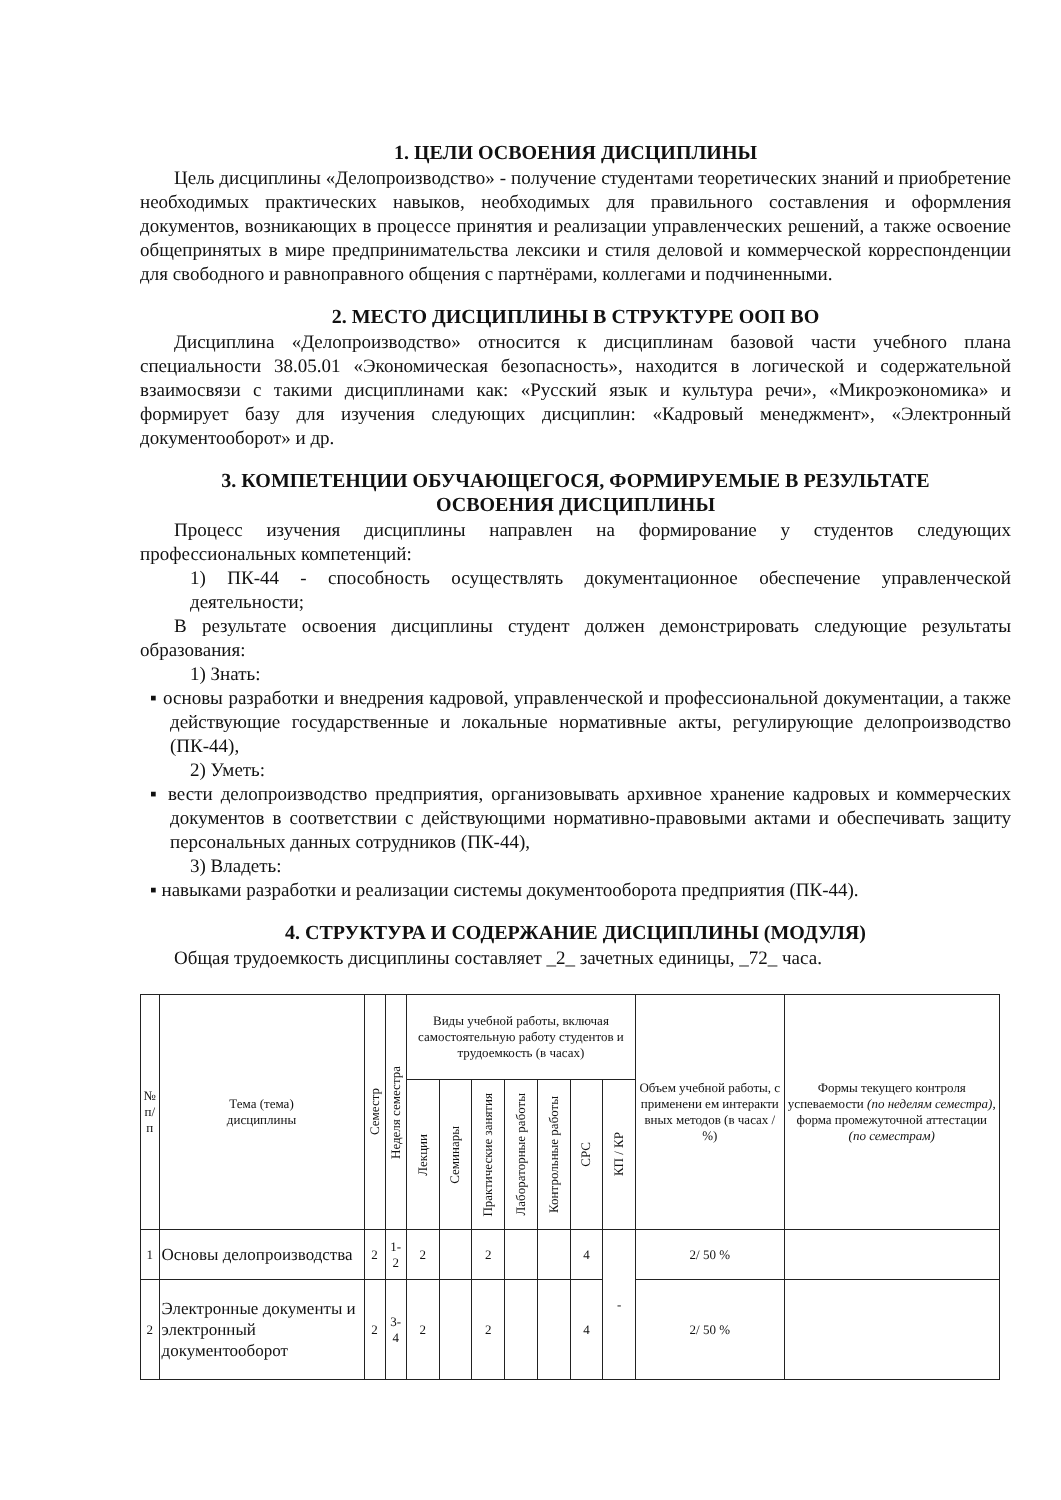1. ЦЕЛИ ОСВОЕНИЯ ДИСЦИПЛИНЫ
Цель дисциплины «Делопроизводство» - получение студентами теоретических знаний и приобретение необходимых практических навыков, необходимых для правильного составления и оформления документов, возникающих в процессе принятия и реализации управленческих решений, а также освоение общепринятых в мире предпринимательства лексики и стиля деловой и коммерческой корреспонденции для свободного и равноправного общения с партнёрами, коллегами и подчиненными.
2. МЕСТО ДИСЦИПЛИНЫ В СТРУКТУРЕ ООП ВО
Дисциплина «Делопроизводство» относится к дисциплинам базовой части учебного плана специальности 38.05.01 «Экономическая безопасность», находится в логической и содержательной взаимосвязи с такими дисциплинами как: «Русский язык и культура речи», «Микроэкономика» и формирует базу для изучения следующих дисциплин: «Кадровый менеджмент», «Электронный документооборот» и др.
3. КОМПЕТЕНЦИИ ОБУЧАЮЩЕГОСЯ, ФОРМИРУЕМЫЕ В РЕЗУЛЬТАТЕ
ОСВОЕНИЯ ДИСЦИПЛИНЫ
Процесс изучения дисциплины направлен на формирование у студентов следующих профессиональных компетенций:
1) ПК-44 - способность осуществлять документационное обеспечение управленческой деятельности;
В результате освоения дисциплины студент должен демонстрировать следующие результаты образования:
1) Знать:
▪ основы разработки и внедрения кадровой, управленческой и профессиональной документации, а также действующие государственные и локальные нормативные акты, регулирующие делопроизводство (ПК-44),
2) Уметь:
▪ вести делопроизводство предприятия, организовывать архивное хранение кадровых и коммерческих документов в соответствии с действующими нормативно-правовыми актами и обеспечивать защиту персональных данных сотрудников (ПК-44),
3) Владеть:
▪ навыками разработки и реализации системы документооборота предприятия (ПК-44).
4. СТРУКТУРА И СОДЕРЖАНИЕ ДИСЦИПЛИНЫ (МОДУЛЯ)
Общая трудоемкость дисциплины составляет _2_ зачетных единицы, _72_ часа.
| № п/п | Тема (тема) дисциплины | Семестр | Неделя семестра | Виды учебной работы, включая самостоятельную работу студентов и трудоемкость (в часах) | | | | | | | Объем учебной работы, с применени ем интеракти вных методов (в часах / %) | Формы текущего контроля успеваемости (по неделям семестра), форма промежуточной аттестации (по семестрам) |
| --- | --- | --- | --- | --- | --- | --- | --- | --- | --- | --- | --- | --- |
| | | | | Лекции | Семинары | Практические занятия | Лабораторные работы | Контрольные работы | СРС | КП / КР | | |
| 1 | Основы делопроизводства | 2 | 1-2 | 2 | | 2 | | | 4 | - | 2/ 50 % | |
| 2 | Электронные документы и электронный документооборот | 2 | 3-4 | 2 | | 2 | | | 4 | | 2/ 50 % | |